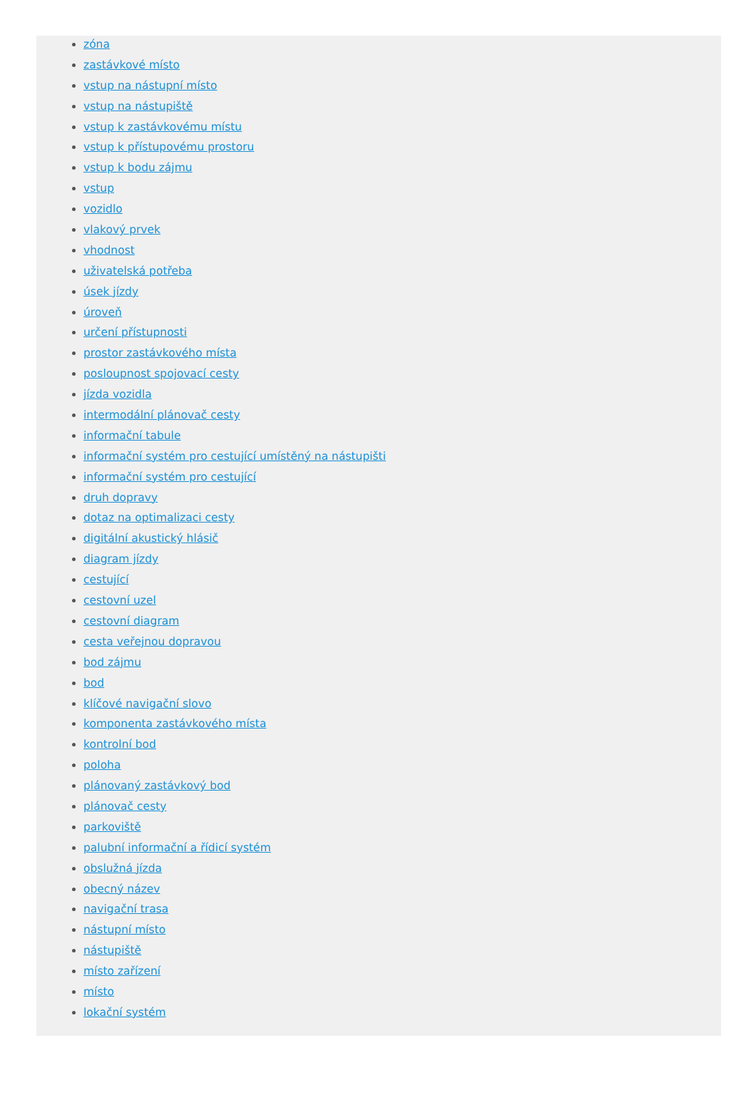zóna
zastávkové místo
vstup na nástupní místo
vstup na nástupiště
vstup k zastávkovému místu
vstup k přístupovému prostoru
vstup k bodu zájmu
vstup
vozidlo
vlakový prvek
vhodnost
uživatelská potřeba
úsek jízdy
úroveň
určení přístupnosti
prostor zastávkového místa
posloupnost spojovací cesty
jízda vozidla
intermodální plánovač cesty
informační tabule
informační systém pro cestující umístěný na nástupišti
informační systém pro cestující
druh dopravy
dotaz na optimalizaci cesty
digitální akustický hlásič
diagram jízdy
cestující
cestovní uzel
cestovní diagram
cesta veřejnou dopravou
bod zájmu
bod
klíčové navigační slovo
komponenta zastávkového místa
kontrolní bod
poloha
plánovaný zastávkový bod
plánovač cesty
parkoviště
palubní informační a řídicí systém
obslužná jízda
obecný název
navigační trasa
nástupní místo
nástupiště
místo zařízení
místo
lokační systém